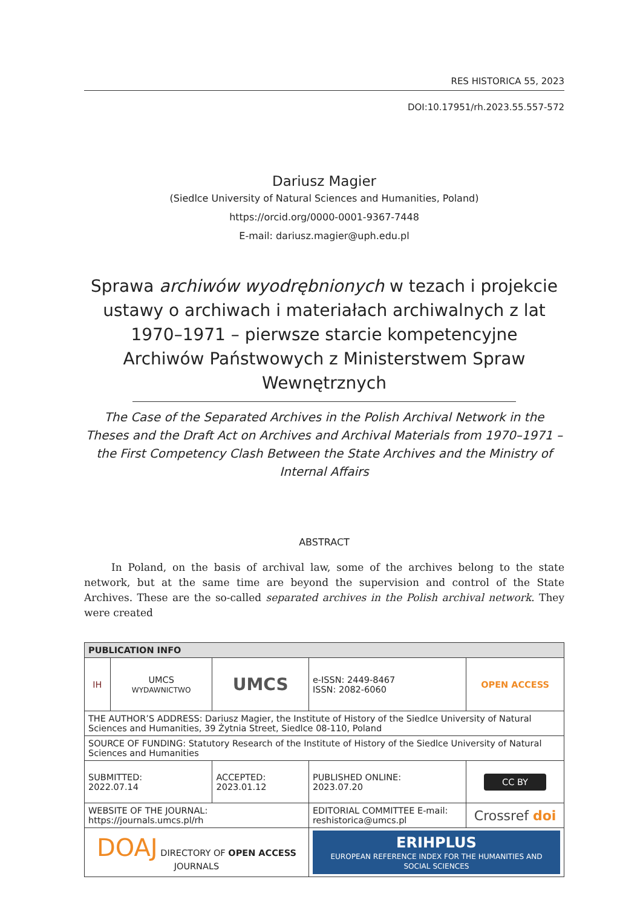RES HISTORICA 55, 2023
DOI:10.17951/rh.2023.55.557-572
Dariusz Magier
(Siedlce University of Natural Sciences and Humanities, Poland)
https://orcid.org/0000-0001-9367-7448
E-mail: dariusz.magier@uph.edu.pl
Sprawa archiwów wyodrębnionych w tezach i projekcie ustawy o archiwach i materiałach archiwalnych z lat 1970–1971 – pierwsze starcie kompetencyjne Archiwów Państwowych z Ministerstwem Spraw Wewnętrznych
The Case of the Separated Archives in the Polish Archival Network in the Theses and the Draft Act on Archives and Archival Materials from 1970–1971 – the First Competency Clash Between the State Archives and the Ministry of Internal Affairs
ABSTRACT
In Poland, on the basis of archival law, some of the archives belong to the state network, but at the same time are beyond the supervision and control of the State Archives. These are the so-called separated archives in the Polish archival network. They were created
| PUBLICATION INFO | | | | |
| --- | --- | --- | --- | --- |
| IH | UMCS WYDAWNICTWO | UMCS | e-ISSN: 2449-8467 ISSN: 2082-6060 | OPEN ACCESS |
| THE AUTHOR’S ADDRESS: Dariusz Magier, the Institute of History of the Siedlce University of Natural Sciences and Humanities, 39 Żytnia Street, Siedlce 08-110, Poland | | | | |
| SOURCE OF FUNDING: Statutory Research of the Institute of History of the Siedlce University of Natural Sciences and Humanities | | | | |
| SUBMITTED: 2022.07.14 | | ACCEPTED: 2023.01.12 | PUBLISHED ONLINE: 2023.07.20 | CC BY |
| WEBSITE OF THE JOURNAL: https://journals.umcs.pl/rh | | | EDITORIAL COMMITTEE E-mail: reshistorica@umcs.pl | Crossref doi |
| DOAJ DIRECTORY OF OPEN ACCESS JOURNALS | | | ERIHPLUS EUROPEAN REFERENCE INDEX FOR THE HUMANITIES AND SOCIAL SCIENCES | |